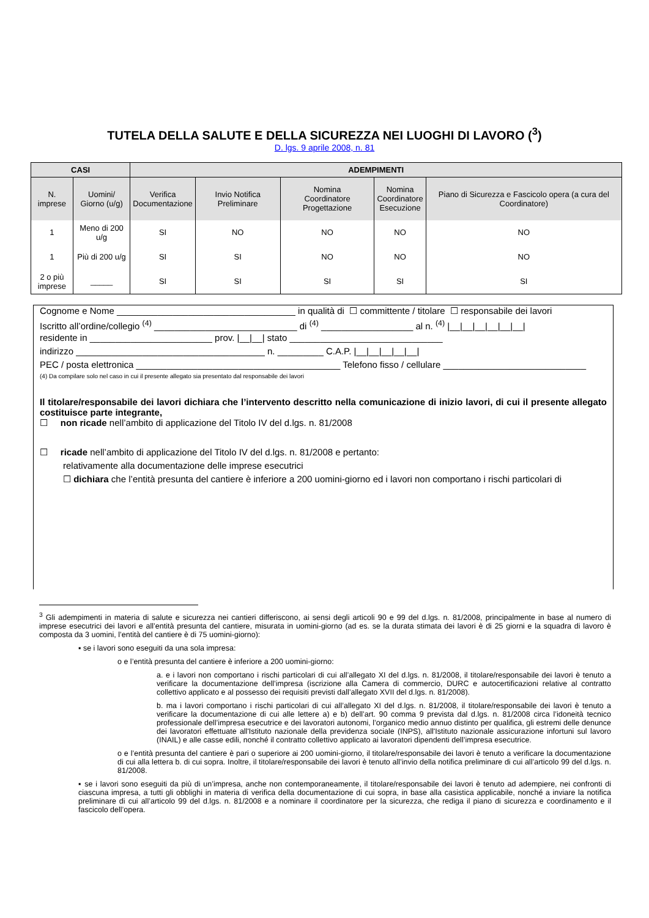TUTELA DELLA SALUTE E DELLA SICUREZZA NEI LUOGHI DI LAVORO (<sup>3</sup>)
D. lgs. 9 aprile 2008, n. 81
| CASI | | ADEMPIMENTI | | | | |
| --- | --- | --- | --- | --- | --- | --- |
| N. imprese | Uomini/ Giorno (u/g) | Verifica Documentazione | Invio Notifica Preliminare | Nomina Coordinatore Progettazione | Nomina Coordinatore Esecuzione | Piano di Sicurezza e Fascicolo opera (a cura del Coordinatore) |
| 1 | Meno di 200 u/g | SI | NO | NO | NO | NO |
| 1 | Più di 200 u/g | SI | SI | NO | NO | NO |
| 2 o più imprese | _____ | SI | SI | SI | SI | SI |
Cognome e Nome ___________________________________ in qualità di ☐ committente / titolare ☐ responsabile dei lavori
Iscritto all’ordine/collegio <sup>(4)</sup> ____________________________ di <sup>(4)</sup> __________________ al n. <sup>(4)</sup> |__|__|__|__|__|__|
residente in ________________________ prov. |__|__| stato ______________________________
indirizzo _____________________________________ n. _________ C.A.P. |__|__|__|__|__|
PEC / posta elettronica ________________________________________ Telefono fisso / cellulare ____________________________
(4) Da compilare solo nel caso in cui il presente allegato sia presentato dal responsabile dei lavori
Il titolare/responsabile dei lavori dichiara che l’intervento descritto nella comunicazione di inizio lavori, di cui il presente allegato costituisce parte integrante,
☐ non ricade nell’ambito di applicazione del Titolo IV del d.lgs. n. 81/2008
☐ ricade nell’ambito di applicazione del Titolo IV del d.lgs. n. 81/2008 e pertanto:
relativamente alla documentazione delle imprese esecutrici
☐ dichiara che l’entità presunta del cantiere è inferiore a 200 uomini-giorno ed i lavori non comportano i rischi particolari di
<sup>3</sup> Gli adempimenti in materia di salute e sicurezza nei cantieri differiscono, ai sensi degli articoli 90 e 99 del d.lgs. n. 81/2008, principalmente in base al numero di imprese esecutrici dei lavori e all’entità presunta del cantiere, misurata in uomini-giorno (ad es. se la durata stimata dei lavori è di 25 giorni e la squadra di lavoro è composta da 3 uomini, l’entità del cantiere è di 75 uomini-giorno):
▪ se i lavori sono eseguiti da una sola impresa:
o e l’entità presunta del cantiere è inferiore a 200 uomini-giorno:
a. e i lavori non comportano i rischi particolari di cui all’allegato XI del d.lgs. n. 81/2008, il titolare/responsabile dei lavori è tenuto a verificare la documentazione dell’impresa (iscrizione alla Camera di commercio, DURC e autocertificazioni relative al contratto collettivo applicato e al possesso dei requisiti previsti dall’allegato XVII del d.lgs. n. 81/2008).
b. ma i lavori comportano i rischi particolari di cui all’allegato XI del d.lgs. n. 81/2008, il titolare/responsabile dei lavori è tenuto a verificare la documentazione di cui alle lettere a) e b) dell’art. 90 comma 9 prevista dal d.lgs. n. 81/2008 circa l’idoneità tecnico professionale dell’impresa esecutrice e dei lavoratori autonomi, l’organico medio annuo distinto per qualifica, gli estremi delle denunce dei lavoratori effettuate all'Istituto nazionale della previdenza sociale (INPS), all'Istituto nazionale assicurazione infortuni sul lavoro (INAIL) e alle casse edili, nonché il contratto collettivo applicato ai lavoratori dipendenti dell’impresa esecutrice.
o e l’entità presunta del cantiere è pari o superiore ai 200 uomini-giorno, il titolare/responsabile dei lavori è tenuto a verificare la documentazione di cui alla lettera b. di cui sopra. Inoltre, il titolare/responsabile dei lavori è tenuto all’invio della notifica preliminare di cui all’articolo 99 del d.lgs. n. 81/2008.
▪ se i lavori sono eseguiti da più di un’impresa, anche non contemporaneamente, il titolare/responsabile dei lavori è tenuto ad adempiere, nei confronti di ciascuna impresa, a tutti gli obblighi in materia di verifica della documentazione di cui sopra, in base alla casistica applicabile, nonché a inviare la notifica preliminare di cui all’articolo 99 del d.lgs. n. 81/2008 e a nominare il coordinatore per la sicurezza, che rediga il piano di sicurezza e coordinamento e il fascicolo dell’opera.